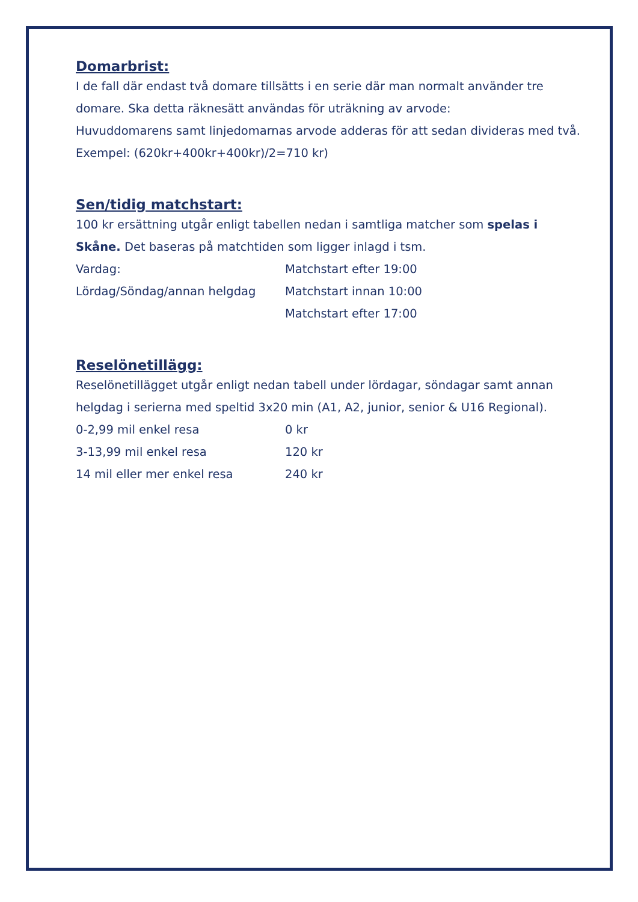Domarbrist:
I de fall där endast två domare tillsätts i en serie där man normalt använder tre domare. Ska detta räknesätt användas för uträkning av arvode:
Huvuddomarens samt linjedomarnas arvode adderas för att sedan divideras med två.
Exempel: (620kr+400kr+400kr)/2=710 kr)
Sen/tidig matchstart:
100 kr ersättning utgår enligt tabellen nedan i samtliga matcher som spelas i Skåne. Det baseras på matchtiden som ligger inlagd i tsm.
| Vardag: | Matchstart efter 19:00 |
| Lördag/Söndag/annan helgdag | Matchstart innan 10:00 |
| | Matchstart efter 17:00 |
Reselönetillägg:
Reselönetillägget utgår enligt nedan tabell under lördagar, söndagar samt annan helgdag i serierna med speltid 3x20 min (A1, A2, junior, senior & U16 Regional).
| 0-2,99 mil enkel resa | 0 kr |
| 3-13,99 mil enkel resa | 120 kr |
| 14 mil eller mer enkel resa | 240 kr |